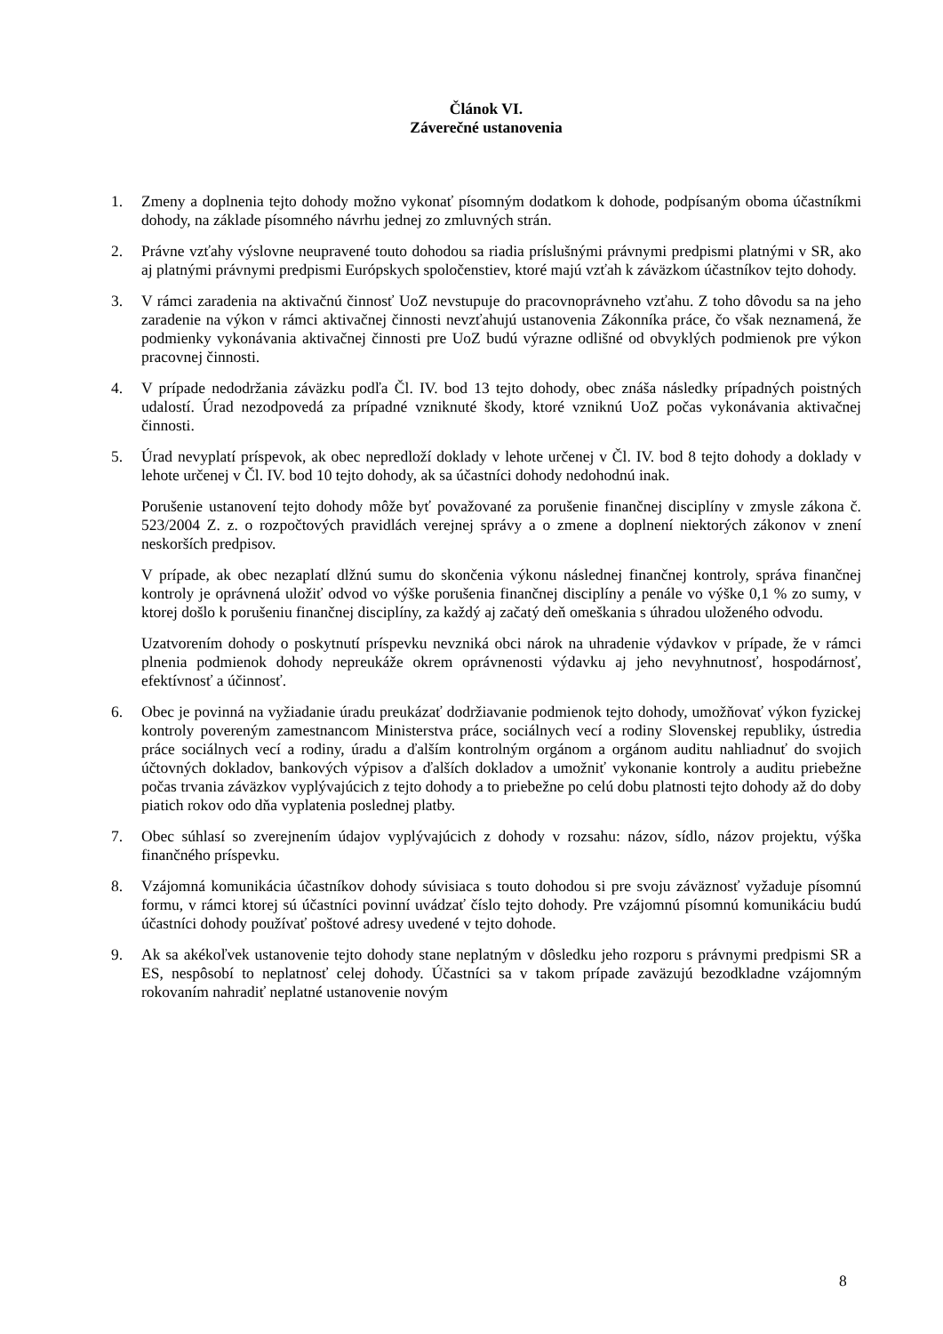Článok VI.
Záverečné ustanovenia
1. Zmeny a doplnenia tejto dohody možno vykonať písomným dodatkom k dohode, podpísaným oboma účastníkmi dohody, na základe písomného návrhu jednej zo zmluvných strán.
2. Právne vzťahy výslovne neupravené touto dohodou sa riadia príslušnými právnymi predpismi platnými v SR, ako aj platnými právnymi predpismi Európskych spoločenstiev, ktoré majú vzťah k záväzkom účastníkov tejto dohody.
3. V rámci zaradenia na aktivačnú činnosť UoZ nevstupuje do pracovnoprávneho vzťahu. Z toho dôvodu sa na jeho zaradenie na výkon v rámci aktivačnej činnosti nevzťahujú ustanovenia Zákonníka práce, čo však neznamená, že podmienky vykonávania aktivačnej činnosti pre UoZ budú výrazne odlišné od obvyklých podmienok pre výkon pracovnej činnosti.
4. V prípade nedodržania záväzku podľa Čl. IV. bod 13 tejto dohody, obec znáša následky prípadných poistných udalostí. Úrad nezodpovedá za prípadné vzniknuté škody, ktoré vzniknú UoZ počas vykonávania aktivačnej činnosti.
5. Úrad nevyplatí príspevok, ak obec nepredloží doklady v lehote určenej v Čl. IV. bod 8 tejto dohody a doklady v lehote určenej v Čl. IV. bod 10 tejto dohody, ak sa účastníci dohody nedohodnú inak.
Porušenie ustanovení tejto dohody môže byť považované za porušenie finančnej disciplíny v zmysle zákona č. 523/2004 Z. z. o rozpočtových pravidlách verejnej správy a o zmene a doplnení niektorých zákonov v znení neskorších predpisov.
V prípade, ak obec nezaplatí dlžnú sumu do skončenia výkonu následnej finančnej kontroly, správa finančnej kontroly je oprávnená uložiť odvod vo výške porušenia finančnej disciplíny a penále vo výške 0,1 % zo sumy, v ktorej došlo k porušeniu finančnej disciplíny, za každý aj začatý deň omeškania s úhradou uloženého odvodu.
Uzatvorením dohody o poskytnutí príspevku nevzniká obci nárok na uhradenie výdavkov v prípade, že v rámci plnenia podmienok dohody nepreukáže okrem oprávnenosti výdavku aj jeho nevyhnutnosť, hospodárnosť, efektívnosť a účinnosť.
6. Obec je povinná na vyžiadanie úradu preukázať dodržiavanie podmienok tejto dohody, umožňovať výkon fyzickej kontroly povereným zamestnancom Ministerstva práce, sociálnych vecí a rodiny Slovenskej republiky, ústredia práce sociálnych vecí a rodiny, úradu a ďalším kontrolným orgánom a orgánom auditu nahliadnuť do svojich účtovných dokladov, bankových výpisov a ďalších dokladov a umožniť vykonanie kontroly a auditu priebežne počas trvania záväzkov vyplývajúcich z tejto dohody a to priebežne po celú dobu platnosti tejto dohody až do doby piatich rokov odo dňa vyplatenia poslednej platby.
7. Obec súhlasí so zverejnením údajov vyplývajúcich z dohody v rozsahu: názov, sídlo, názov projektu, výška finančného príspevku.
8. Vzájomná komunikácia účastníkov dohody súvisiaca s touto dohodou si pre svoju záväznosť vyžaduje písomnú formu, v rámci ktorej sú účastníci povinní uvádzať číslo tejto dohody. Pre vzájomnú písomnú komunikáciu budú účastníci dohody používať poštové adresy uvedené v tejto dohode.
9. Ak sa akékoľvek ustanovenie tejto dohody stane neplatným v dôsledku jeho rozporu s právnymi predpismi SR a ES, nespôsobí to neplatnosť celej dohody. Účastníci sa v takom prípade zaväzujú bezodkladne vzájomným rokovaním nahradiť neplatné ustanovenie novým
8